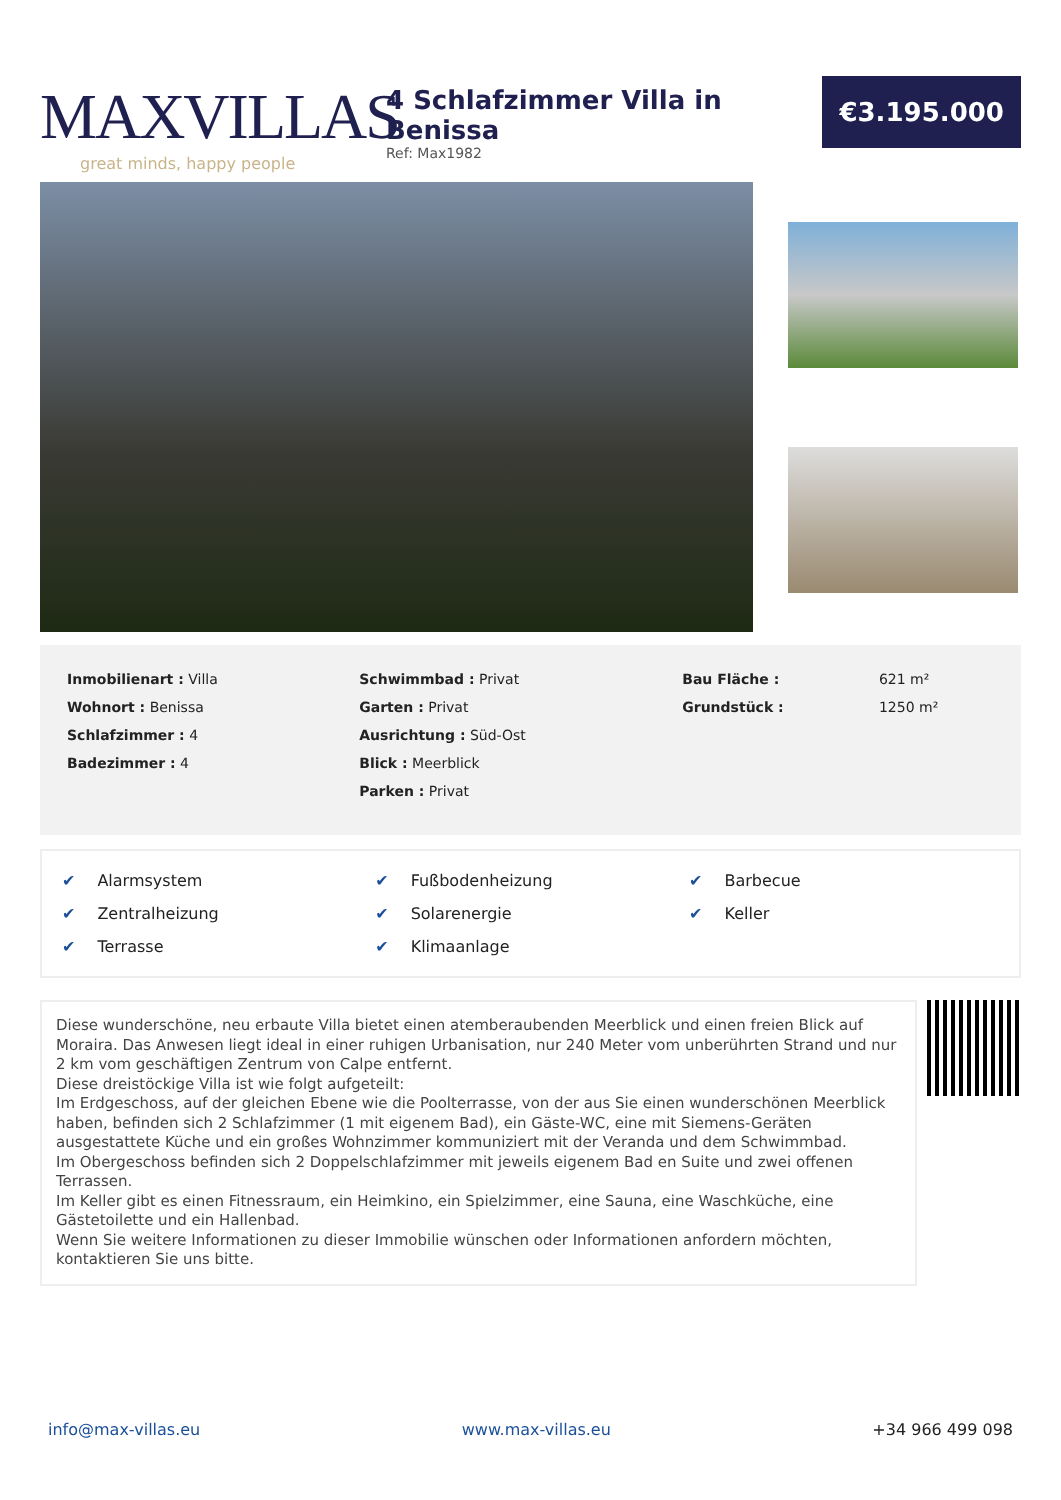MAXVILLAS
great minds, happy people
4 Schlafzimmer Villa in Benissa
Ref: Max1982
€3.195.000
| Inmobilienart : Villa | Schwimmbad : Privat | Bau Fläche : | 621 m² |
| Wohnort : Benissa | Garten : Privat | Grundstück : | 1250 m² |
| Schlafzimmer : 4 | Ausrichtung : Süd-Ost | | |
| Badezimmer : 4 | Blick : Meerblick | | |
| | Parken : Privat | | |
| ✔ Alarmsystem | ✔ Fußbodenheizung | ✔ Barbecue |
| ✔ Zentralheizung | ✔ Solarenergie | ✔ Keller |
| ✔ Terrasse | ✔ Klimaanlage | |
Diese wunderschöne, neu erbaute Villa bietet einen atemberaubenden Meerblick und einen freien Blick auf Moraira. Das Anwesen liegt ideal in einer ruhigen Urbanisation, nur 240 Meter vom unberührten Strand und nur 2 km vom geschäftigen Zentrum von Calpe entfernt.
Diese dreistöckige Villa ist wie folgt aufgeteilt:
Im Erdgeschoss, auf der gleichen Ebene wie die Poolterrasse, von der aus Sie einen wunderschönen Meerblick haben, befinden sich 2 Schlafzimmer (1 mit eigenem Bad), ein Gäste-WC, eine mit Siemens-Geräten ausgestattete Küche und ein großes Wohnzimmer kommuniziert mit der Veranda und dem Schwimmbad.
Im Obergeschoss befinden sich 2 Doppelschlafzimmer mit jeweils eigenem Bad en Suite und zwei offenen Terrassen.
Im Keller gibt es einen Fitnessraum, ein Heimkino, ein Spielzimmer, eine Sauna, eine Waschküche, eine Gästetoilette und ein Hallenbad.
Wenn Sie weitere Informationen zu dieser Immobilie wünschen oder Informationen anfordern möchten, kontaktieren Sie uns bitte.
info@max-villas.eu www.max-villas.eu +34 966 499 098